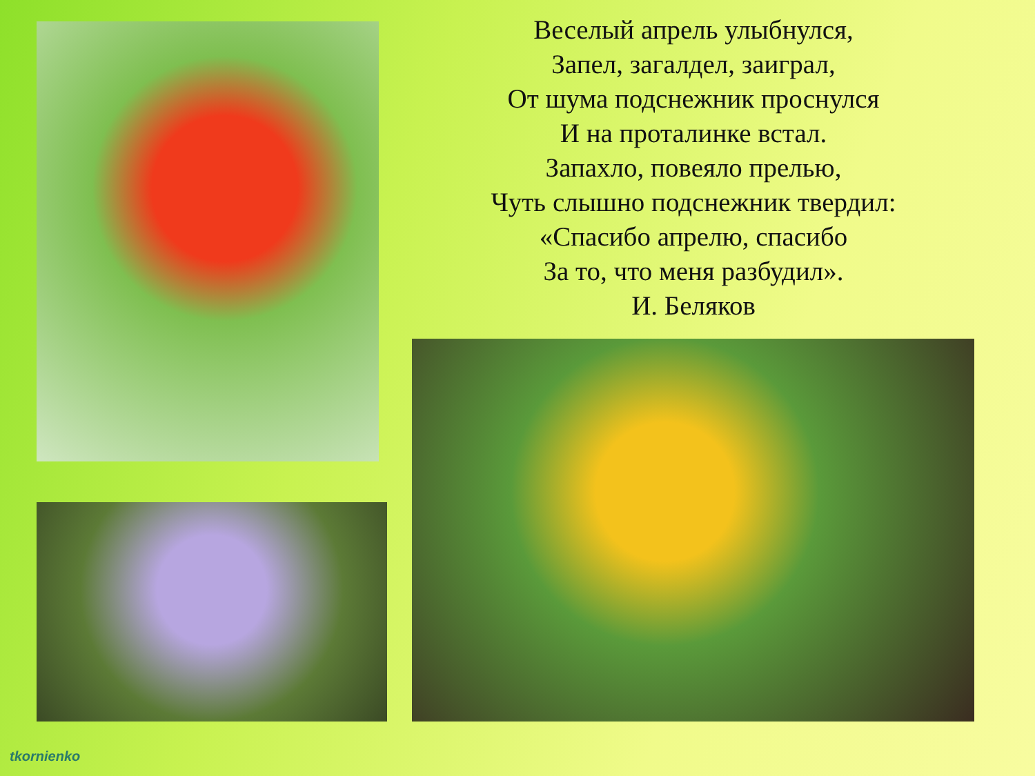Веселый апрель улыбнулся,
Запел, загалдел, заиграл,
От шума подснежник проснулся
И на проталинке встал.
Запахло, повеяло прелью,
Чуть слышно подснежник твердил:
«Спасибо апрелю, спасибо
За то, что меня разбудил».
И. Беляков
tkornienko